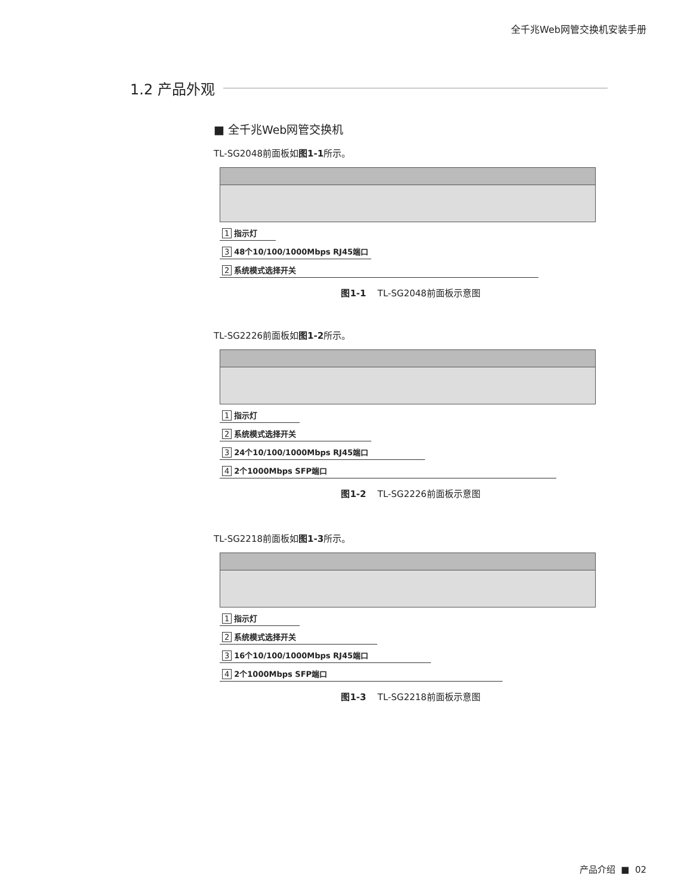全千兆Web网管交换机安装手册
1.2 产品外观
■ 全千兆Web网管交换机
TL-SG2048前面板如图1-1所示。
1 指示灯
3 48个10/100/1000Mbps RJ45端口
2 系统模式选择开关
图1-1 TL-SG2048前面板示意图
TL-SG2226前面板如图1-2所示。
1 指示灯
2 系统模式选择开关
3 24个10/100/1000Mbps RJ45端口
4 2个1000Mbps SFP端口
图1-2 TL-SG2226前面板示意图
TL-SG2218前面板如图1-3所示。
1 指示灯
2 系统模式选择开关
3 16个10/100/1000Mbps RJ45端口
4 2个1000Mbps SFP端口
图1-3 TL-SG2218前面板示意图
产品介绍 ■ 02